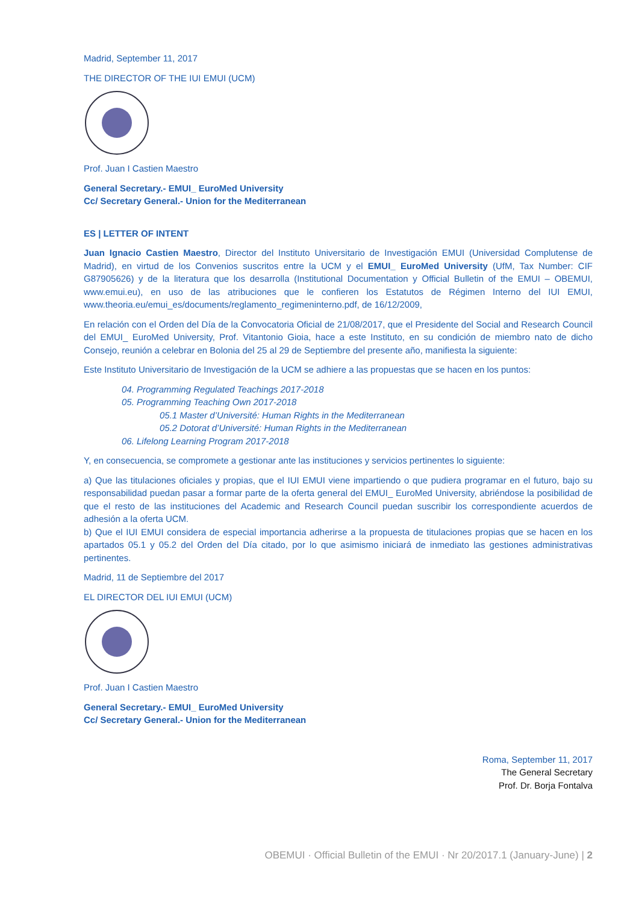Madrid, September 11, 2017
THE DIRECTOR OF THE IUI EMUI (UCM)
Prof. Juan I Castien Maestro
General Secretary.- EMUI_ EuroMed University
Cc/ Secretary General.- Union for the Mediterranean
ES | LETTER OF INTENT
Juan Ignacio Castien Maestro, Director del Instituto Universitario de Investigación EMUI (Universidad Complutense de Madrid), en virtud de los Convenios suscritos entre la UCM y el EMUI_ EuroMed University (UfM, Tax Number: CIF G87905626) y de la literatura que los desarrolla (Institutional Documentation y Official Bulletin of the EMUI – OBEMUI, www.emui.eu), en uso de las atribuciones que le confieren los Estatutos de Régimen Interno del IUI EMUI, www.theoria.eu/emui_es/documents/reglamento_regimeninterno.pdf, de 16/12/2009,
En relación con el Orden del Día de la Convocatoria Oficial de 21/08/2017, que el Presidente del Social and Research Council del EMUI_ EuroMed University, Prof. Vitantonio Gioia, hace a este Instituto, en su condición de miembro nato de dicho Consejo, reunión a celebrar en Bolonia del 25 al 29 de Septiembre del presente año, manifiesta la siguiente:
Este Instituto Universitario de Investigación de la UCM se adhiere a las propuestas que se hacen en los puntos:
04. Programming Regulated Teachings 2017-2018
05. Programming Teaching Own 2017-2018
05.1 Master d’Université: Human Rights in the Mediterranean
05.2 Dotorat d’Université: Human Rights in the Mediterranean
06. Lifelong Learning Program 2017-2018
Y, en consecuencia, se compromete a gestionar ante las instituciones y servicios pertinentes lo siguiente:
a) Que las titulaciones oficiales y propias, que el IUI EMUI viene impartiendo o que pudiera programar en el futuro, bajo su responsabilidad puedan pasar a formar parte de la oferta general del EMUI_ EuroMed University, abriéndose la posibilidad de que el resto de las instituciones del Academic and Research Council puedan suscribir los correspondiente acuerdos de adhesión a la oferta UCM.
b) Que el IUI EMUI considera de especial importancia adherirse a la propuesta de titulaciones propias que se hacen en los apartados 05.1 y 05.2 del Orden del Día citado, por lo que asimismo iniciará de inmediato las gestiones administrativas pertinentes.
Madrid, 11 de Septiembre del 2017
EL DIRECTOR DEL IUI EMUI (UCM)
Prof. Juan I Castien Maestro
General Secretary.- EMUI_ EuroMed University
Cc/ Secretary General.- Union for the Mediterranean
Roma, September 11, 2017
The General Secretary
Prof. Dr. Borja Fontalva
OBEMUI · Official Bulletin of the EMUI · Nr 20/2017.1 (January-June) | 2